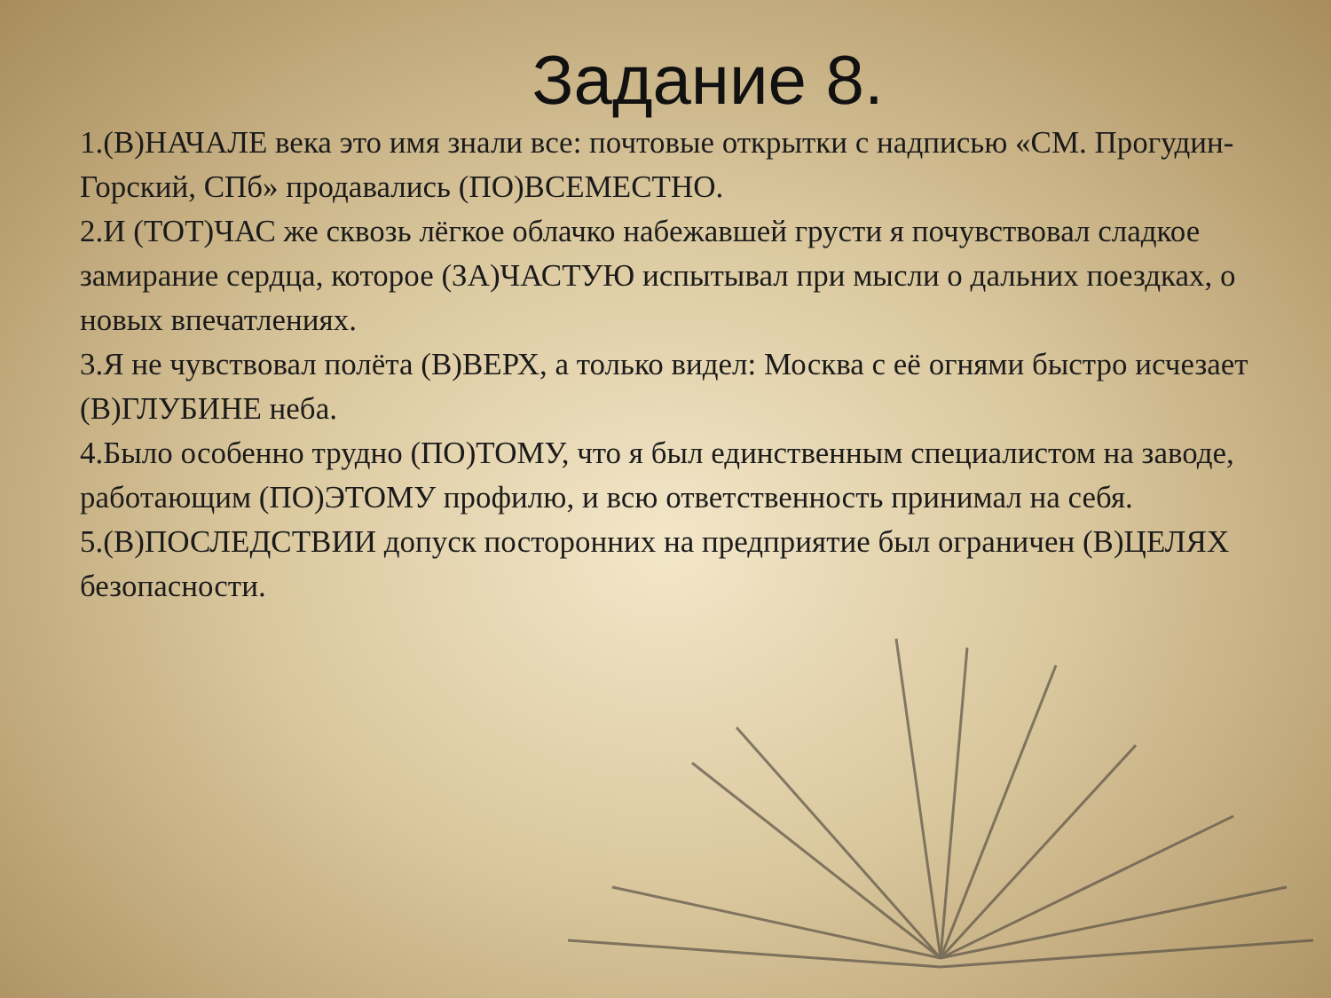Задание 8.
1.(В)НАЧАЛЕ века это имя знали все: почтовые открытки с надписью «СМ. Прогудин-Горский, СПб» продавались (ПО)ВСЕМЕСТНО.
2.И (ТОТ)ЧАС же сквозь лёгкое облачко набежавшей грусти я почувствовал сладкое замирание сердца, которое (ЗА)ЧАСТУЮ испытывал при мысли о дальних поездках, о новых впечатлениях.
3.Я не чувствовал полёта (В)ВЕРХ, а только видел: Москва с её огнями быстро исчезает (В)ГЛУБИНЕ неба.
4.Было особенно трудно (ПО)ТОМУ, что я был единственным специалистом на заводе, работающим (ПО)ЭТОМУ профилю, и всю ответственность принимал на себя.
5.(В)ПОСЛЕДСТВИИ допуск посторонних на предприятие был ограничен (В)ЦЕЛЯХ безопасности.